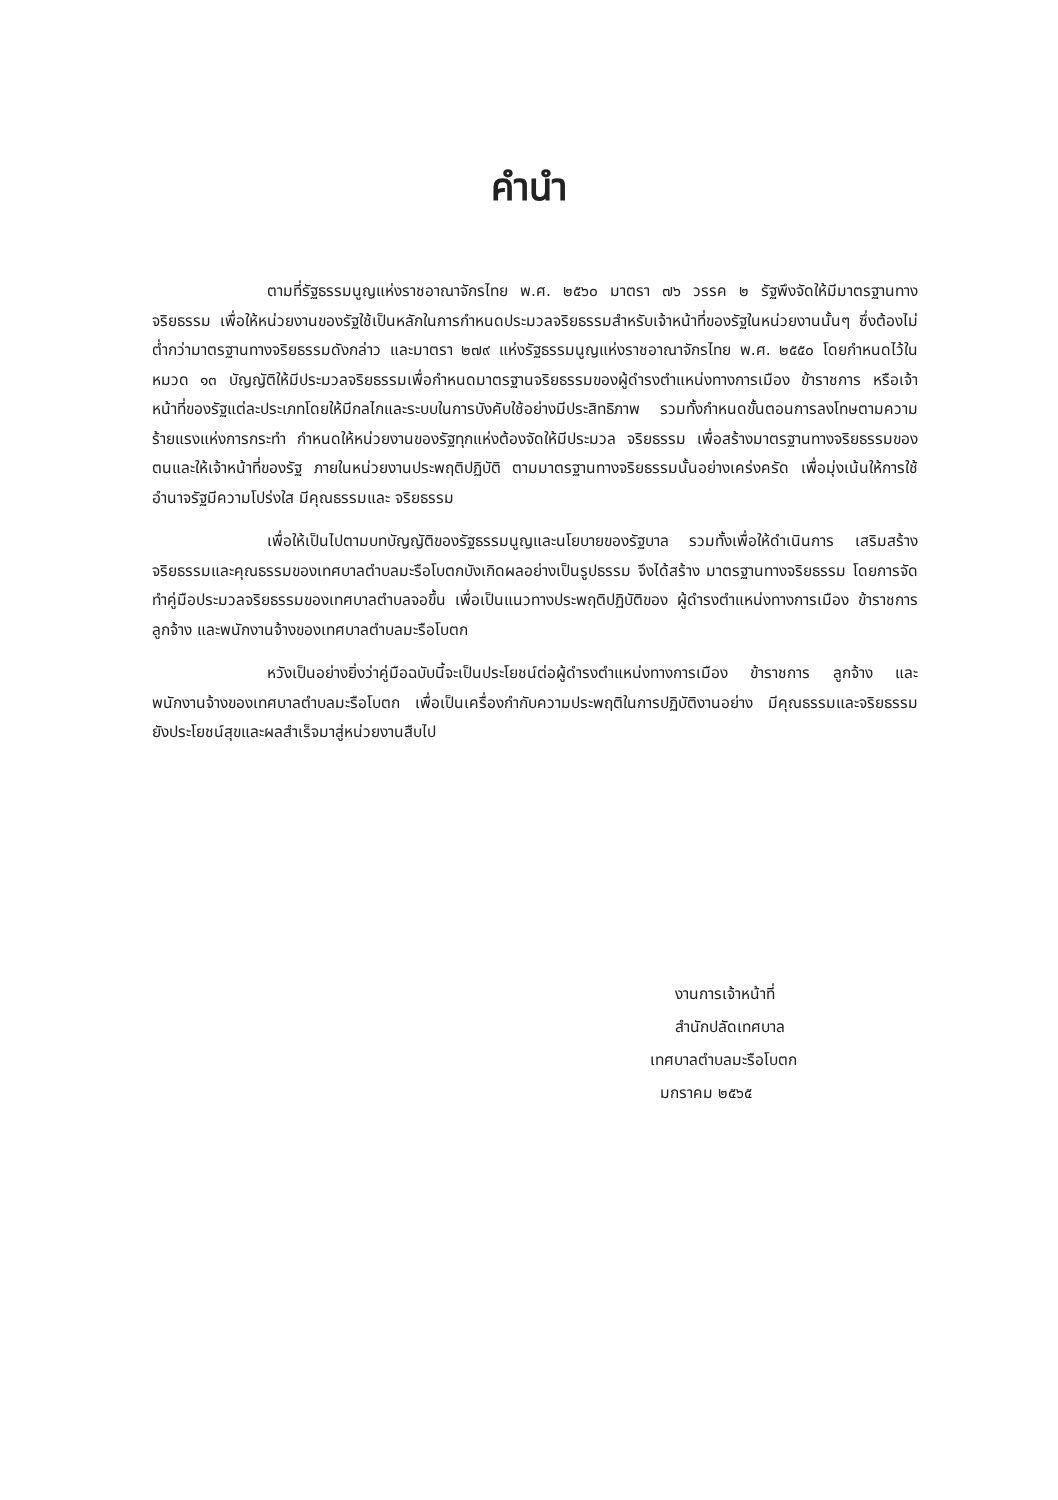คำนำ
ตามที่รัฐธรรมนูญแห่งราชอาณาจักรไทย พ.ศ. ๒๕๖๐ มาตรา ๗๖ วรรค ๒ รัฐพึงจัดให้มีมาตรฐานทางจริยธรรม เพื่อให้หน่วยงานของรัฐใช้เป็นหลักในการกำหนดประมวลจริยธรรมสำหรับเจ้าหน้าที่ของรัฐในหน่วยงานนั้นๆ ซึ่งต้องไม่ต่ำกว่ามาตรฐานทางจริยธรรมดังกล่าว และมาตรา ๒๗๙ แห่งรัฐธรรมนูญแห่งราชอาณาจักรไทย พ.ศ. ๒๕๕๐ โดยกำหนดไว้ในหมวด ๑๓ บัญญัติให้มีประมวลจริยธรรมเพื่อกำหนดมาตรฐานจริยธรรมของผู้ดำรงตำแหน่งทางการเมือง ข้าราชการ หรือเจ้าหน้าที่ของรัฐแต่ละประเภทโดยให้มีกลไกและระบบในการบังคับใช้อย่างมีประสิทธิภาพ รวมทั้งกำหนดขั้นตอนการลงโทษตามความร้ายแรงแห่งการกระทำ กำหนดให้หน่วยงานของรัฐทุกแห่งต้องจัดให้มีประมวล จริยธรรม เพื่อสร้างมาตรฐานทางจริยธรรมของตนและให้เจ้าหน้าที่ของรัฐ ภายในหน่วยงานประพฤติปฏิบัติ ตามมาตรฐานทางจริยธรรมนั้นอย่างเคร่งครัด เพื่อมุ่งเน้นให้การใช้อำนาจรัฐมีความโปร่งใส มีคุณธรรมและ จริยธรรม
เพื่อให้เป็นไปตามบทบัญญัติของรัฐธรรมนูญและนโยบายของรัฐบาล รวมทั้งเพื่อให้ดำเนินการ เสริมสร้างจริยธรรมและคุณธรรมของเทศบาลตำบลมะรือโบตกบังเกิดผลอย่างเป็นรูปธรรม จึงได้สร้าง มาตรฐานทางจริยธรรม โดยการจัดทำคู่มือประมวลจริยธรรมของเทศบาลตำบลจอขึ้น เพื่อเป็นแนวทางประพฤติปฏิบัติของ ผู้ดำรงตำแหน่งทางการเมือง ข้าราชการ ลูกจ้าง และพนักงานจ้างของเทศบาลตำบลมะรือโบตก
หวังเป็นอย่างยิ่งว่าคู่มือฉบับนี้จะเป็นประโยชน์ต่อผู้ดำรงตำแหน่งทางการเมือง ข้าราชการ ลูกจ้าง และพนักงานจ้างของเทศบาลตำบลมะรือโบตก เพื่อเป็นเครื่องกำกับความประพฤติในการปฏิบัติงานอย่าง มีคุณธรรมและจริยธรรม ยังประโยชน์สุขและผลสำเร็จมาสู่หน่วยงานสืบไป
งานการเจ้าหน้าที่
สำนักปลัดเทศบาล
เทศบาลตำบลมะรือโบตก
มกราคม ๒๕๖๕